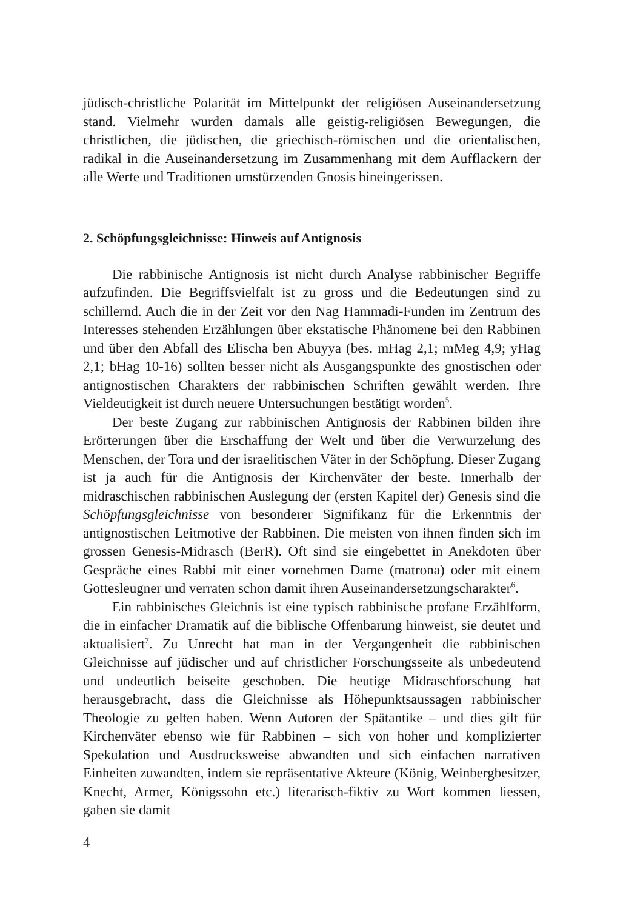jüdisch-christliche Polarität im Mittelpunkt der religiösen Auseinandersetzung stand. Vielmehr wurden damals alle geistig-religiösen Bewegungen, die christlichen, die jüdischen, die griechisch-römischen und die orientalischen, radikal in die Auseinandersetzung im Zusammenhang mit dem Aufflackern der alle Werte und Traditionen umstürzenden Gnosis hineingerissen.
2. Schöpfungsgleichnisse: Hinweis auf Antignosis
Die rabbinische Antignosis ist nicht durch Analyse rabbinischer Begriffe aufzufinden. Die Begriffsvielfalt ist zu gross und die Bedeutungen sind zu schillernd. Auch die in der Zeit vor den Nag Hammadi-Funden im Zentrum des Interesses stehenden Erzählungen über ekstatische Phänomene bei den Rabbinen und über den Abfall des Elischa ben Abuyya (bes. mHag 2,1; mMeg 4,9; yHag 2,1; bHag 10-16) sollten besser nicht als Ausgangspunkte des gnostischen oder antignostischen Charakters der rabbinischen Schriften gewählt werden. Ihre Vieldeutigkeit ist durch neuere Untersuchungen bestätigt worden<sup>5</sup>.
Der beste Zugang zur rabbinischen Antignosis der Rabbinen bilden ihre Erörterungen über die Erschaffung der Welt und über die Verwurzelung des Menschen, der Tora und der israelitischen Väter in der Schöpfung. Dieser Zugang ist ja auch für die Antignosis der Kirchenväter der beste. Innerhalb der midraschischen rabbinischen Auslegung der (ersten Kapitel der) Genesis sind die Schöpfungsgleichnisse von besonderer Signifikanz für die Erkenntnis der antignostischen Leitmotive der Rabbinen. Die meisten von ihnen finden sich im grossen Genesis-Midrasch (BerR). Oft sind sie eingebettet in Anekdoten über Gespräche eines Rabbi mit einer vornehmen Dame (matrona) oder mit einem Gottesleugner und verraten schon damit ihren Auseinandersetzungscharakter<sup>6</sup>.
Ein rabbinisches Gleichnis ist eine typisch rabbinische profane Erzählform, die in einfacher Dramatik auf die biblische Offenbarung hinweist, sie deutet und aktualisiert<sup>7</sup>. Zu Unrecht hat man in der Vergangenheit die rabbinischen Gleichnisse auf jüdischer und auf christlicher Forschungsseite als unbedeutend und undeutlich beiseite geschoben. Die heutige Midraschforschung hat herausgebracht, dass die Gleichnisse als Höhepunktsaussagen rabbinischer Theologie zu gelten haben. Wenn Autoren der Spätantike – und dies gilt für Kirchenväter ebenso wie für Rabbinen – sich von hoher und komplizierter Spekulation und Ausdrucksweise abwandten und sich einfachen narrativen Einheiten zuwandten, indem sie repräsentative Akteure (König, Weinbergbesitzer, Knecht, Armer, Königssohn etc.) literarisch-fiktiv zu Wort kommen liessen, gaben sie damit
4